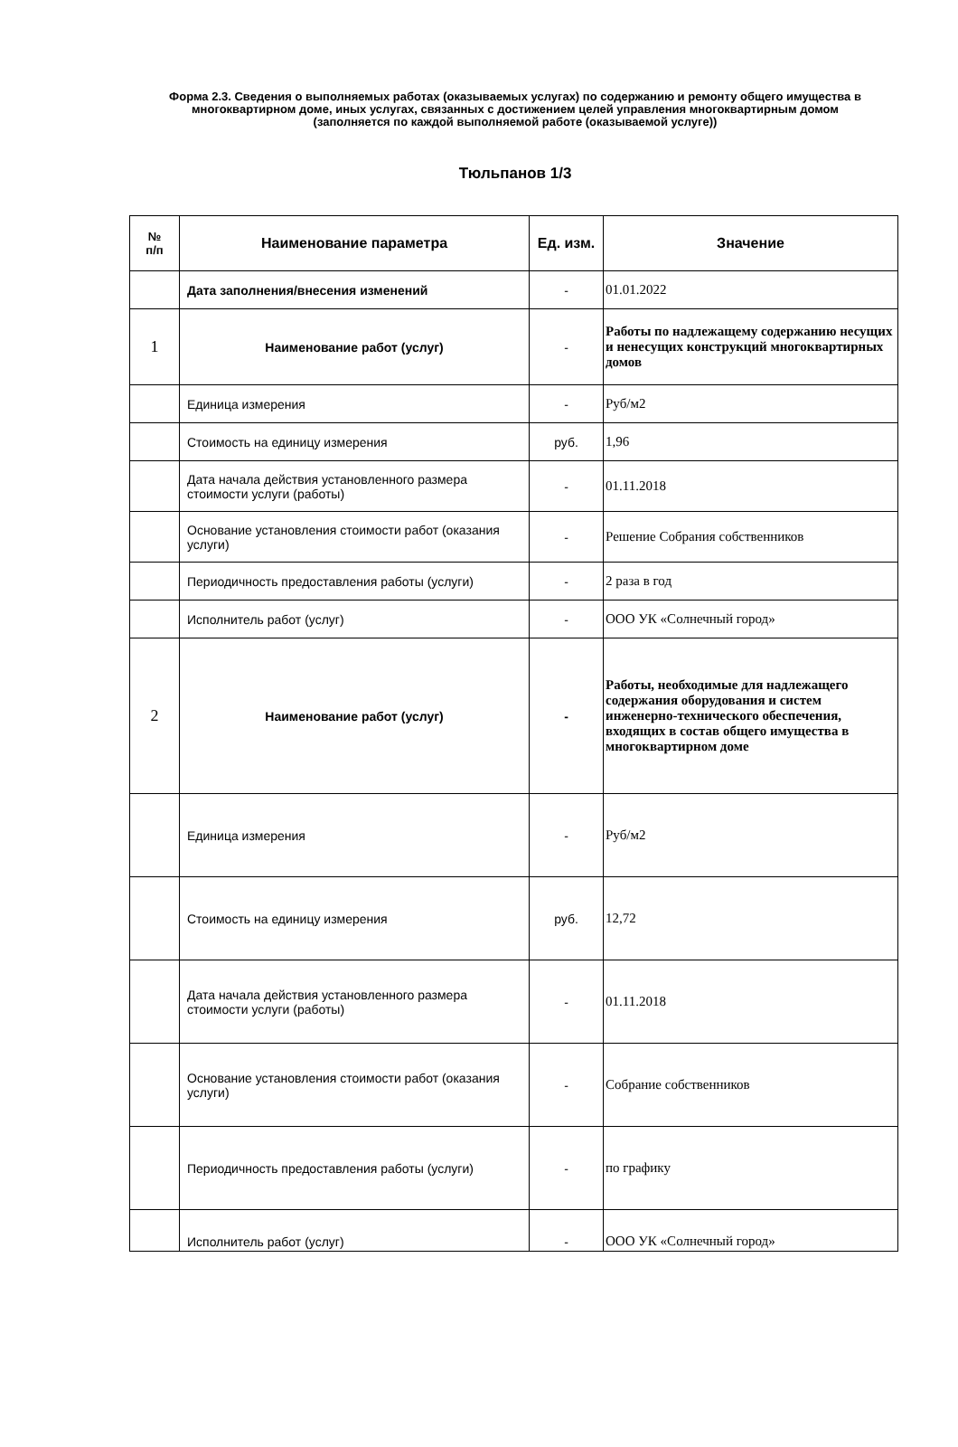Форма 2.3. Сведения о выполняемых работах (оказываемых услугах) по содержанию и ремонту общего имущества в многоквартирном доме, иных услугах, связанных с достижением целей управления многоквартирным домом (заполняется по каждой выполняемой работе (оказываемой услуге))
Тюльпанов 1/3
| № п/п | Наименование параметра | Ед. изм. | Значение |
| --- | --- | --- | --- |
| | Дата заполнения/внесения изменений | - | 01.01.2022 |
| 1 | Наименование работ (услуг) | - | Работы по надлежащему содержанию несущих и ненесущих конструкций многоквартирных домов |
| | Единица измерения | - | Руб/м2 |
| | Стоимость на единицу измерения | руб. | 1,96 |
| | Дата начала действия установленного размера стоимости услуги (работы) | - | 01.11.2018 |
| | Основание установления стоимости работ (оказания услуги) | - | Решение Собрания собственников |
| | Периодичность предоставления работы (услуги) | - | 2 раза в год |
| | Исполнитель работ (услуг) | - | ООО УК «Солнечный город» |
| 2 | Наименование работ (услуг) | - | Работы, необходимые для надлежащего содержания оборудования и систем инженерно-технического обеспечения, входящих в состав общего имущества в многоквартирном доме |
| | Единица измерения | - | Руб/м2 |
| | Стоимость на единицу измерения | руб. | 12,72 |
| | Дата начала действия установленного размера стоимости услуги (работы) | - | 01.11.2018 |
| | Основание установления стоимости работ (оказания услуги) | - | Собрание собственников |
| | Периодичность предоставления работы (услуги) | - | по графику |
| | Исполнитель работ (услуг) | - | ООО УК «Солнечный город» |